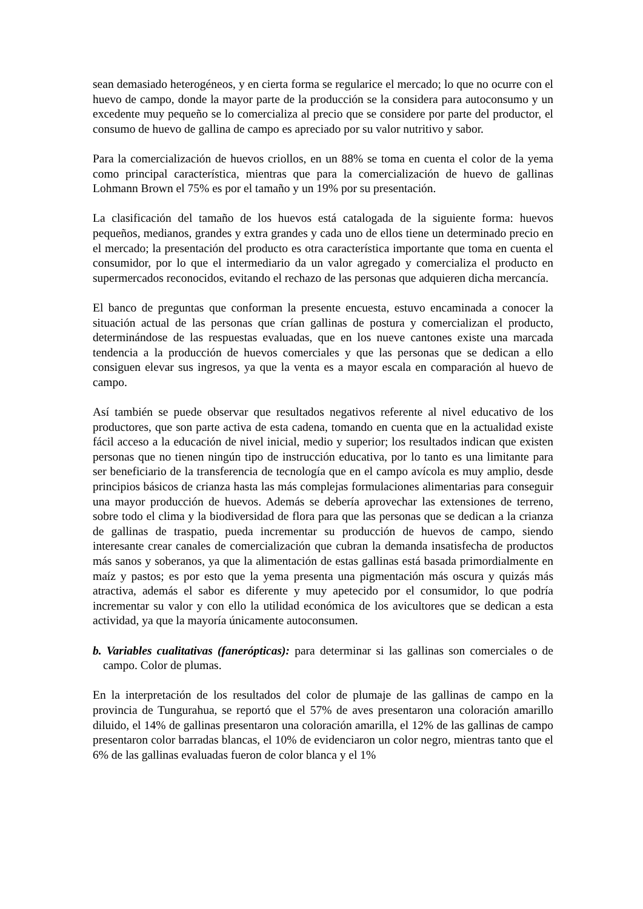sean demasiado heterogéneos, y en cierta forma se regularice el mercado; lo que no ocurre con el huevo de campo, donde la mayor parte de la producción se la considera para autoconsumo y un excedente muy pequeño se lo comercializa al precio que se considere por parte del productor, el consumo de huevo de gallina de campo es apreciado por su valor nutritivo y sabor.
Para la comercialización de huevos criollos, en un 88% se toma en cuenta el color de la yema como principal característica, mientras que para la comercialización de huevo de gallinas Lohmann Brown el 75% es por el tamaño y un 19% por su presentación.
La clasificación del tamaño de los huevos está catalogada de la siguiente forma: huevos pequeños, medianos, grandes y extra grandes y cada uno de ellos tiene un determinado precio en el mercado; la presentación del producto es otra característica importante que toma en cuenta el consumidor, por lo que el intermediario da un valor agregado y comercializa el producto en supermercados reconocidos, evitando el rechazo de las personas que adquieren dicha mercancía.
El banco de preguntas que conforman la presente encuesta, estuvo encaminada a conocer la situación actual de las personas que crían gallinas de postura y comercializan el producto, determinándose de las respuestas evaluadas, que en los nueve cantones existe una marcada tendencia a la producción de huevos comerciales y que las personas que se dedican a ello consiguen elevar sus ingresos, ya que la venta es a mayor escala en comparación al huevo de campo.
Así también se puede observar que resultados negativos referente al nivel educativo de los productores, que son parte activa de esta cadena, tomando en cuenta que en la actualidad existe fácil acceso a la educación de nivel inicial, medio y superior; los resultados indican que existen personas que no tienen ningún tipo de instrucción educativa, por lo tanto es una limitante para ser beneficiario de la transferencia de tecnología que en el campo avícola es muy amplio, desde principios básicos de crianza hasta las más complejas formulaciones alimentarias para conseguir una mayor producción de huevos. Además se debería aprovechar las extensiones de terreno, sobre todo el clima y la biodiversidad de flora para que las personas que se dedican a la crianza de gallinas de traspatio, pueda incrementar su producción de huevos de campo, siendo interesante crear canales de comercialización que cubran la demanda insatisfecha de productos más sanos y soberanos, ya que la alimentación de estas gallinas está basada primordialmente en maíz y pastos; es por esto que la yema presenta una pigmentación más oscura y quizás más atractiva, además el sabor es diferente y muy apetecido por el consumidor, lo que podría incrementar su valor y con ello la utilidad económica de los avicultores que se dedican a esta actividad, ya que la mayoría únicamente autoconsumen.
b. Variables cualitativas (fanerópticas): para determinar si las gallinas son comerciales o de campo. Color de plumas.
En la interpretación de los resultados del color de plumaje de las gallinas de campo en la provincia de Tungurahua, se reportó que el 57% de aves presentaron una coloración amarillo diluido, el 14% de gallinas presentaron una coloración amarilla, el 12% de las gallinas de campo presentaron color barradas blancas, el 10% de evidenciaron un color negro, mientras tanto que el 6% de las gallinas evaluadas fueron de color blanca y el 1%